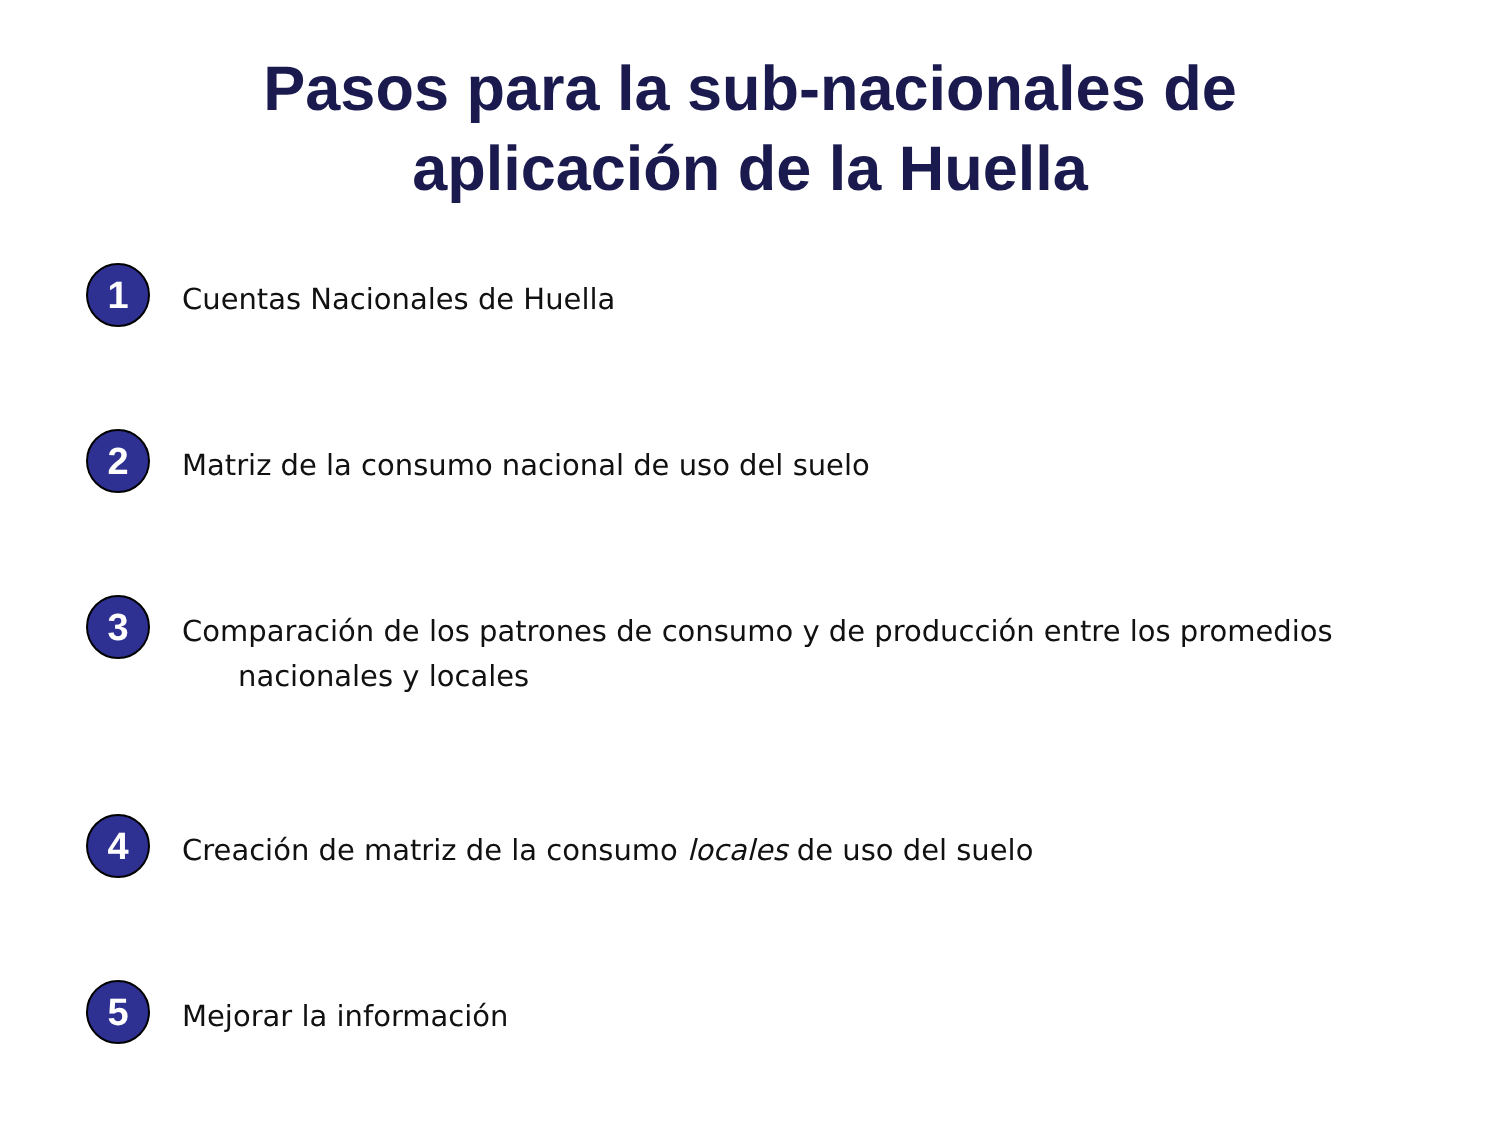Pasos para la sub-nacionales de
aplicación de la Huella
1
Cuentas Nacionales de Huella
2
Matriz de la consumo nacional de uso del suelo
3
Comparación de los patrones de consumo y de producción entre los promedios
nacionales y locales
4
Creación de matriz de la consumo locales de uso del suelo
5
Mejorar la información